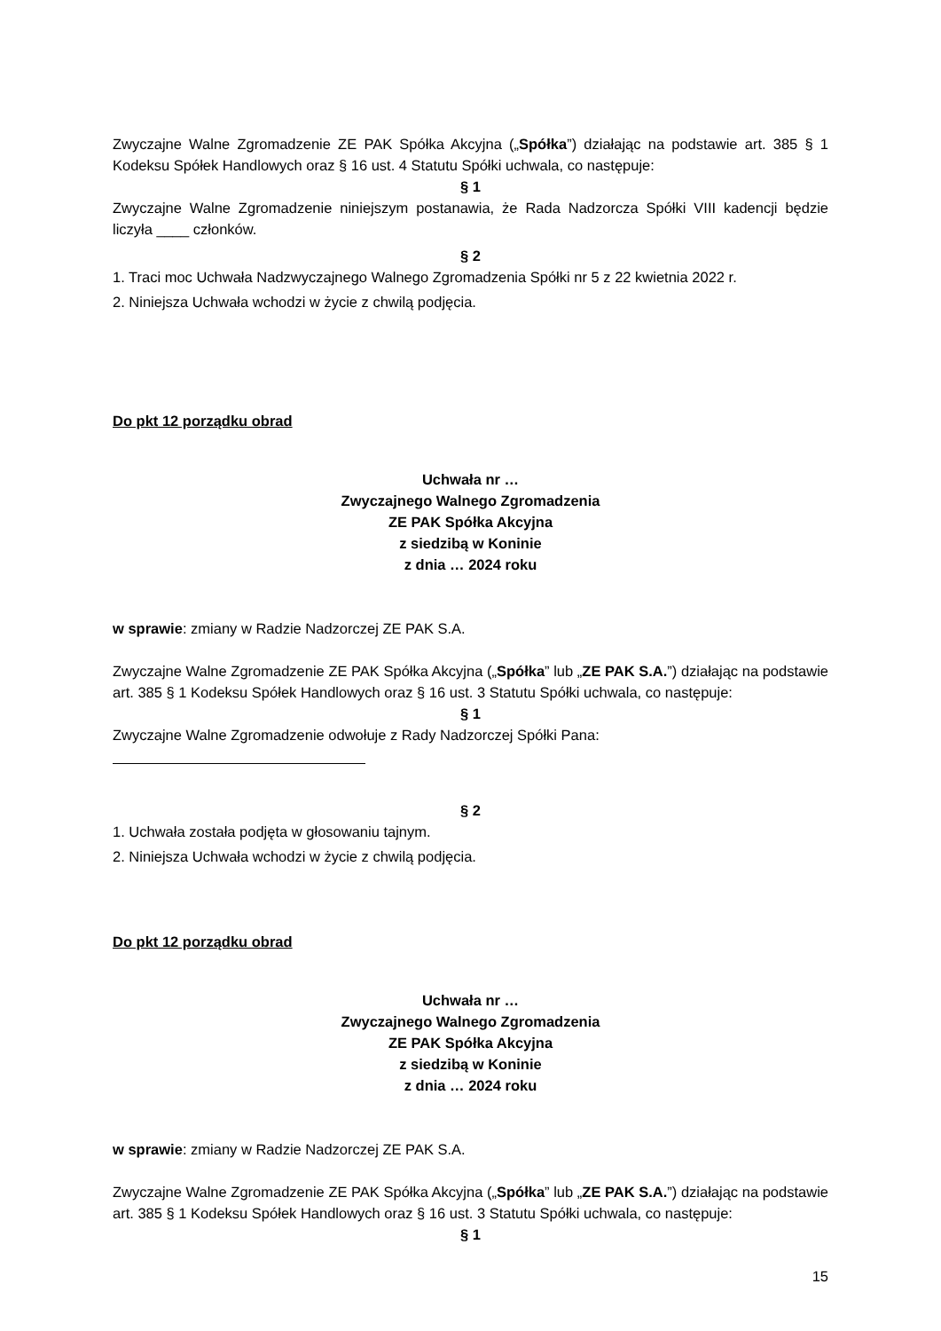Zwyczajne Walne Zgromadzenie ZE PAK Spółka Akcyjna („Spółka”) działając na podstawie art. 385 § 1 Kodeksu Spółek Handlowych oraz § 16 ust. 4 Statutu Spółki uchwala, co następuje:
§ 1
Zwyczajne Walne Zgromadzenie niniejszym postanawia, że Rada Nadzorcza Spółki VIII kadencji będzie liczyła ____ członków.
§ 2
1. Traci moc Uchwała Nadzwyczajnego Walnego Zgromadzenia Spółki nr 5 z 22 kwietnia 2022 r.
2. Niniejsza Uchwała wchodzi w życie z chwilą podjęcia.
Do pkt 12 porządku obrad
Uchwała nr …
Zwyczajnego Walnego Zgromadzenia
ZE PAK Spółka Akcyjna
z siedzibą w Koninie
z dnia … 2024 roku
w sprawie: zmiany w Radzie Nadzorczej ZE PAK S.A.
Zwyczajne Walne Zgromadzenie ZE PAK Spółka Akcyjna („Spółka” lub „ZE PAK S.A.”) działając na podstawie art. 385 § 1 Kodeksu Spółek Handlowych oraz § 16 ust. 3 Statutu Spółki uchwala, co następuje:
§ 1
Zwyczajne Walne Zgromadzenie odwołuje z Rady Nadzorczej Spółki Pana:
§ 2
1. Uchwała została podjęta w głosowaniu tajnym.
2. Niniejsza Uchwała wchodzi w życie z chwilą podjęcia.
Do pkt 12 porządku obrad
Uchwała nr …
Zwyczajnego Walnego Zgromadzenia
ZE PAK Spółka Akcyjna
z siedzibą w Koninie
z dnia … 2024 roku
w sprawie: zmiany w Radzie Nadzorczej ZE PAK S.A.
Zwyczajne Walne Zgromadzenie ZE PAK Spółka Akcyjna („Spółka” lub „ZE PAK S.A.”) działając na podstawie art. 385 § 1 Kodeksu Spółek Handlowych oraz § 16 ust. 3 Statutu Spółki uchwala, co następuje:
§ 1
15